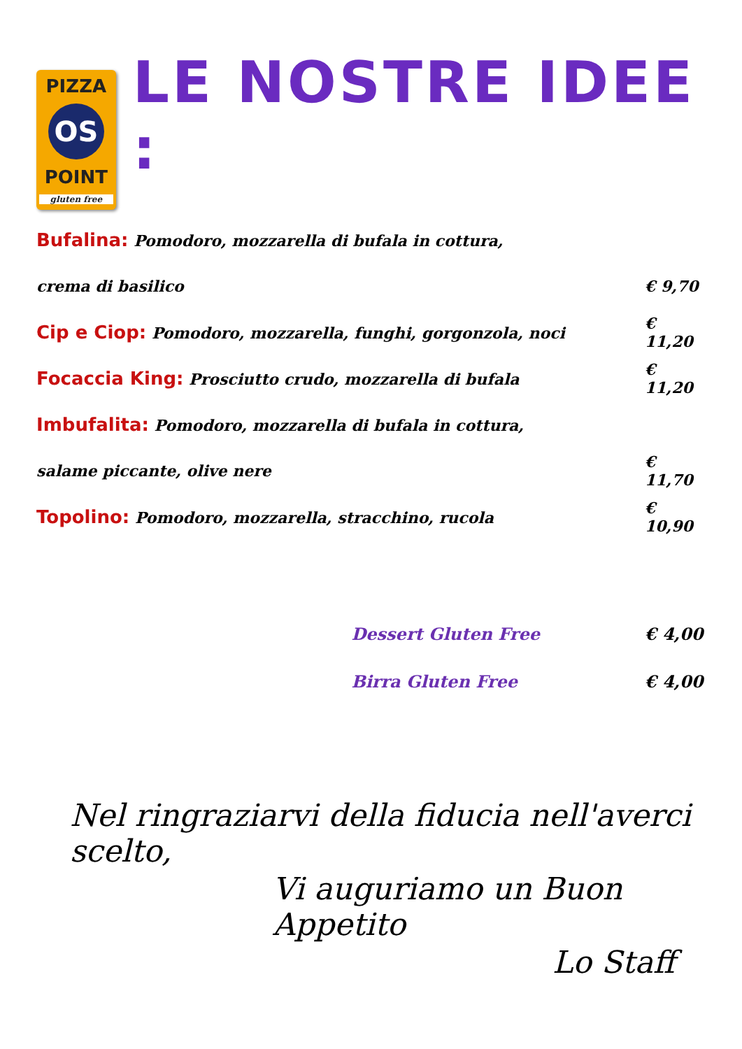PIZZA
OS
POINT
gluten free
LE NOSTRE IDEE :
Bufalina: Pomodoro, mozzarella di bufala in cottura,
crema di basilico € 9,70
Cip e Ciop: Pomodoro, mozzarella, funghi, gorgonzola, noci € 11,20
Focaccia King: Prosciutto crudo, mozzarella di bufala € 11,20
Imbufalita: Pomodoro, mozzarella di bufala in cottura,
salame piccante, olive nere € 11,70
Topolino: Pomodoro, mozzarella, stracchino, rucola € 10,90
Dessert Gluten Free € 4,00
Birra Gluten Free € 4,00
Nel ringraziarvi della fiducia nell'averci scelto,
Vi auguriamo un Buon Appetito
Lo Staff